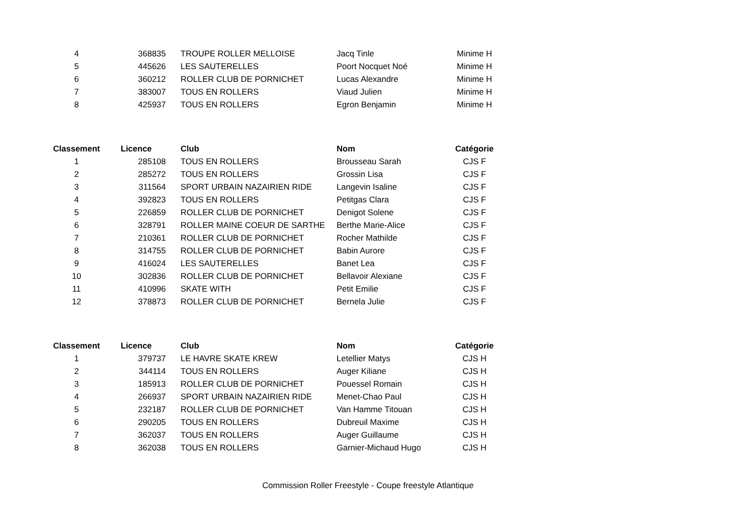| 4 | 368835 | TROUPE ROLLER MELLOISE | Jacq Tinle | Minime H |
| 5 | 445626 | LES SAUTERELLES | Poort Nocquet Noé | Minime H |
| 6 | 360212 | ROLLER CLUB DE PORNICHET | Lucas Alexandre | Minime H |
| 7 | 383007 | TOUS EN ROLLERS | Viaud Julien | Minime H |
| 8 | 425937 | TOUS EN ROLLERS | Egron Benjamin | Minime H |
| Classement | Licence | Club | Nom | Catégorie |
| --- | --- | --- | --- | --- |
| 1 | 285108 | TOUS EN ROLLERS | Brousseau Sarah | CJS F |
| 2 | 285272 | TOUS EN ROLLERS | Grossin Lisa | CJS F |
| 3 | 311564 | SPORT URBAIN NAZAIRIEN RIDE | Langevin Isaline | CJS F |
| 4 | 392823 | TOUS EN ROLLERS | Petitgas Clara | CJS F |
| 5 | 226859 | ROLLER CLUB DE PORNICHET | Denigot Solene | CJS F |
| 6 | 328791 | ROLLER MAINE COEUR DE SARTHE | Berthe Marie-Alice | CJS F |
| 7 | 210361 | ROLLER CLUB DE PORNICHET | Rocher Mathilde | CJS F |
| 8 | 314755 | ROLLER CLUB DE PORNICHET | Babin Aurore | CJS F |
| 9 | 416024 | LES SAUTERELLES | Banet Lea | CJS F |
| 10 | 302836 | ROLLER CLUB DE PORNICHET | Bellavoir Alexiane | CJS F |
| 11 | 410996 | SKATE WITH | Petit Emilie | CJS F |
| 12 | 378873 | ROLLER CLUB DE PORNICHET | Bernela Julie | CJS F |
| Classement | Licence | Club | Nom | Catégorie |
| --- | --- | --- | --- | --- |
| 1 | 379737 | LE HAVRE SKATE KREW | Letellier Matys | CJS H |
| 2 | 344114 | TOUS EN ROLLERS | Auger Kiliane | CJS H |
| 3 | 185913 | ROLLER CLUB DE PORNICHET | Pouessel Romain | CJS H |
| 4 | 266937 | SPORT URBAIN NAZAIRIEN RIDE | Menet-Chao Paul | CJS H |
| 5 | 232187 | ROLLER CLUB DE PORNICHET | Van Hamme Titouan | CJS H |
| 6 | 290205 | TOUS EN ROLLERS | Dubreuil Maxime | CJS H |
| 7 | 362037 | TOUS EN ROLLERS | Auger Guillaume | CJS H |
| 8 | 362038 | TOUS EN ROLLERS | Garnier-Michaud Hugo | CJS H |
Commission Roller Freestyle - Coupe freestyle Atlantique